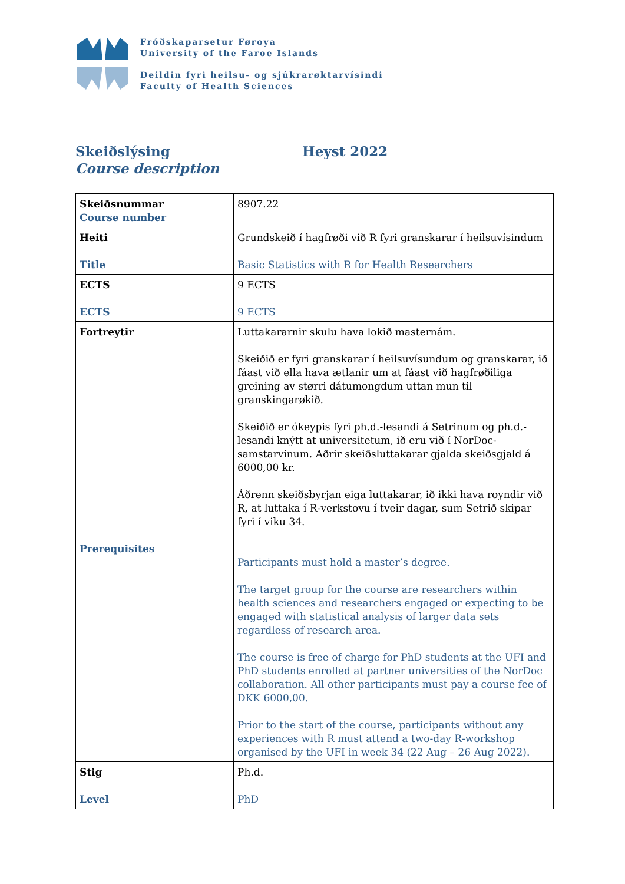Fróðskaparsetur Føroya
University of the Faroe Islands
Deildin fyri heilsu- og sjúkrarøktarvísindi
Faculty of Health Sciences
Skeiðslýsing
Course description
Heyst 2022
| Skeiðsnummar Course number | 8907.22 |
| Heiti Title | Grundskeið í hagfrøði við R fyri granskarar í heilsuvísindum Basic Statistics with R for Health Researchers |
| ECTS ECTS | 9 ECTS 9 ECTS |
| Fortreytir Prerequisites | Luttakararnir skulu hava lokið masternám. Skeiðið er fyri granskarar í heilsuvísundum og granskarar, ið fáast við ella hava ætlanir um at fáast við hagfrøðiliga greining av størri dátumongdum uttan mun til granskingarøkið. Skeiðið er ókeypis fyri ph.d.-lesandi á Setrinum og ph.d.-lesandi knýtt at universitetum, ið eru við í NorDoc-samstarvinum. Aðrir skeiðsluttakarar gjalda skeiðsgjald á 6000,00 kr. Áðrenn skeiðsbyrjan eiga luttakarar, ið ikki hava royndir við R, at luttaka í R-verkstovu í tveir dagar, sum Setrið skipar fyri í viku 34. Participants must hold a master’s degree. The target group for the course are researchers within health sciences and researchers engaged or expecting to be engaged with statistical analysis of larger data sets regardless of research area. The course is free of charge for PhD students at the UFI and PhD students enrolled at partner universities of the NorDoc collaboration. All other participants must pay a course fee of DKK 6000,00. Prior to the start of the course, participants without any experiences with R must attend a two-day R-workshop organised by the UFI in week 34 (22 Aug – 26 Aug 2022). |
| Stig Level | Ph.d. PhD |